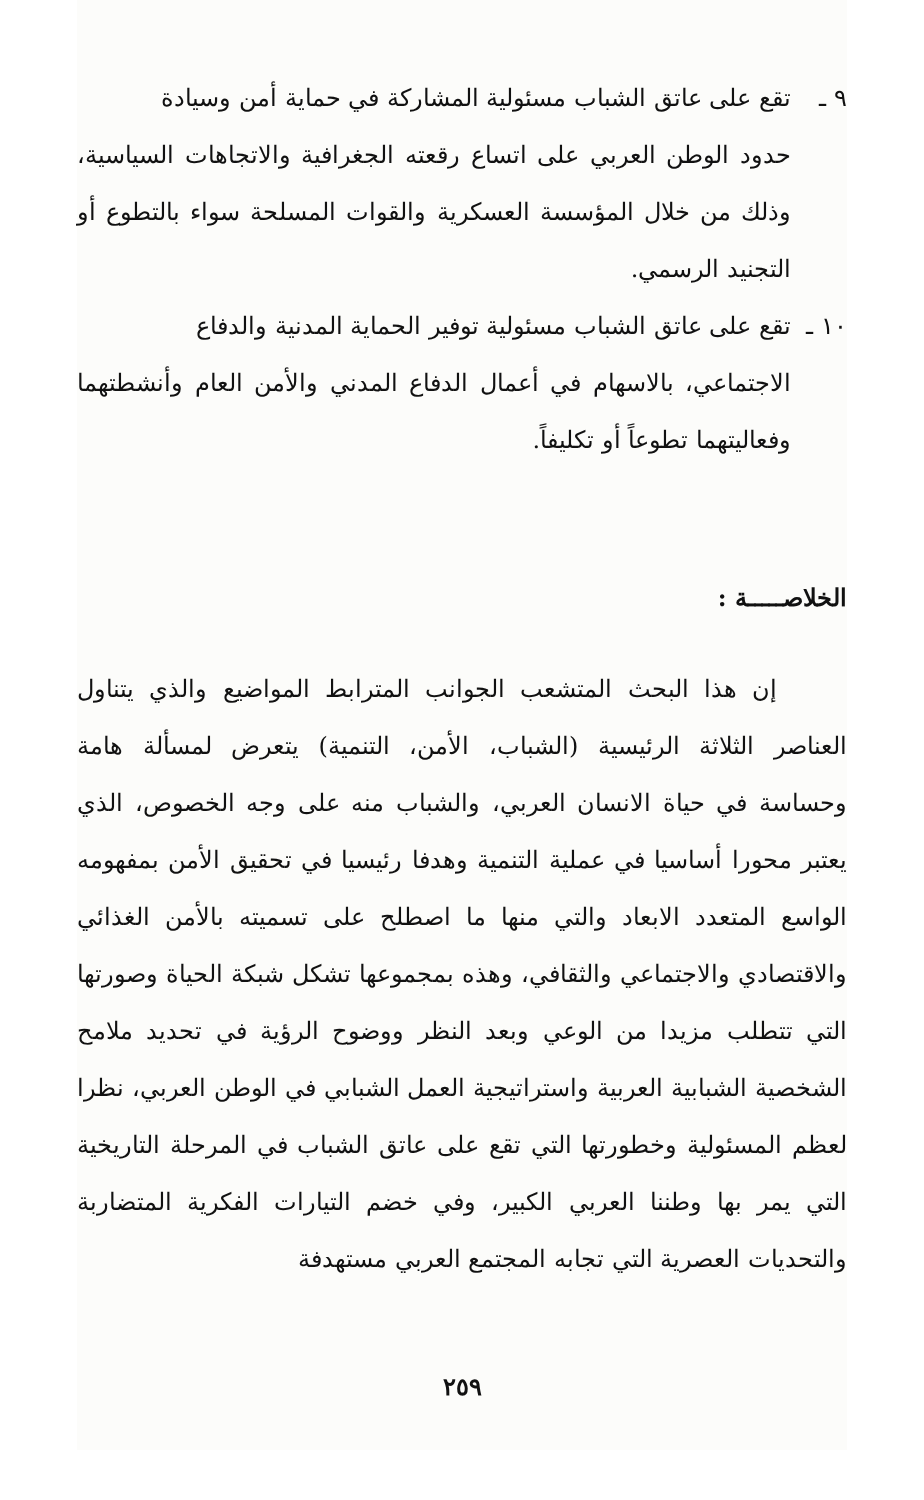٩ ـ تقع على عاتق الشباب مسئولية المشاركة في حماية أمن وسيادة
حدود الوطن العربي على اتساع رقعته الجغرافية والاتجاهات السياسية، وذلك من خلال المؤسسة العسكرية والقوات المسلحة سواء بالتطوع أو التجنيد الرسمي.
١٠ ـ تقع على عاتق الشباب مسئولية توفير الحماية المدنية والدفاع
الاجتماعي، بالاسهام في أعمال الدفاع المدني والأمن العام وأنشطتهما وفعاليتهما تطوعاً أو تكليفاً.
الخلاصـــــة :
إن هذا البحث المتشعب الجوانب المترابط المواضيع والذي يتناول العناصر الثلاثة الرئيسية (الشباب، الأمن، التنمية) يتعرض لمسألة هامة وحساسة في حياة الانسان العربي، والشباب منه على وجه الخصوص، الذي يعتبر محورا أساسيا في عملية التنمية وهدفا رئيسيا في تحقيق الأمن بمفهومه الواسع المتعدد الابعاد والتي منها ما اصطلح على تسميته بالأمن الغذائي والاقتصادي والاجتماعي والثقافي، وهذه بمجموعها تشكل شبكة الحياة وصورتها التي تتطلب مزيدا من الوعي وبعد النظر ووضوح الرؤية في تحديد ملامح الشخصية الشبابية العربية واستراتيجية العمل الشبابي في الوطن العربي، نظرا لعظم المسئولية وخطورتها التي تقع على عاتق الشباب في المرحلة التاريخية التي يمر بها وطننا العربي الكبير، وفي خضم التيارات الفكرية المتضاربة والتحديات العصرية التي تجابه المجتمع العربي مستهدفة
٢٥٩